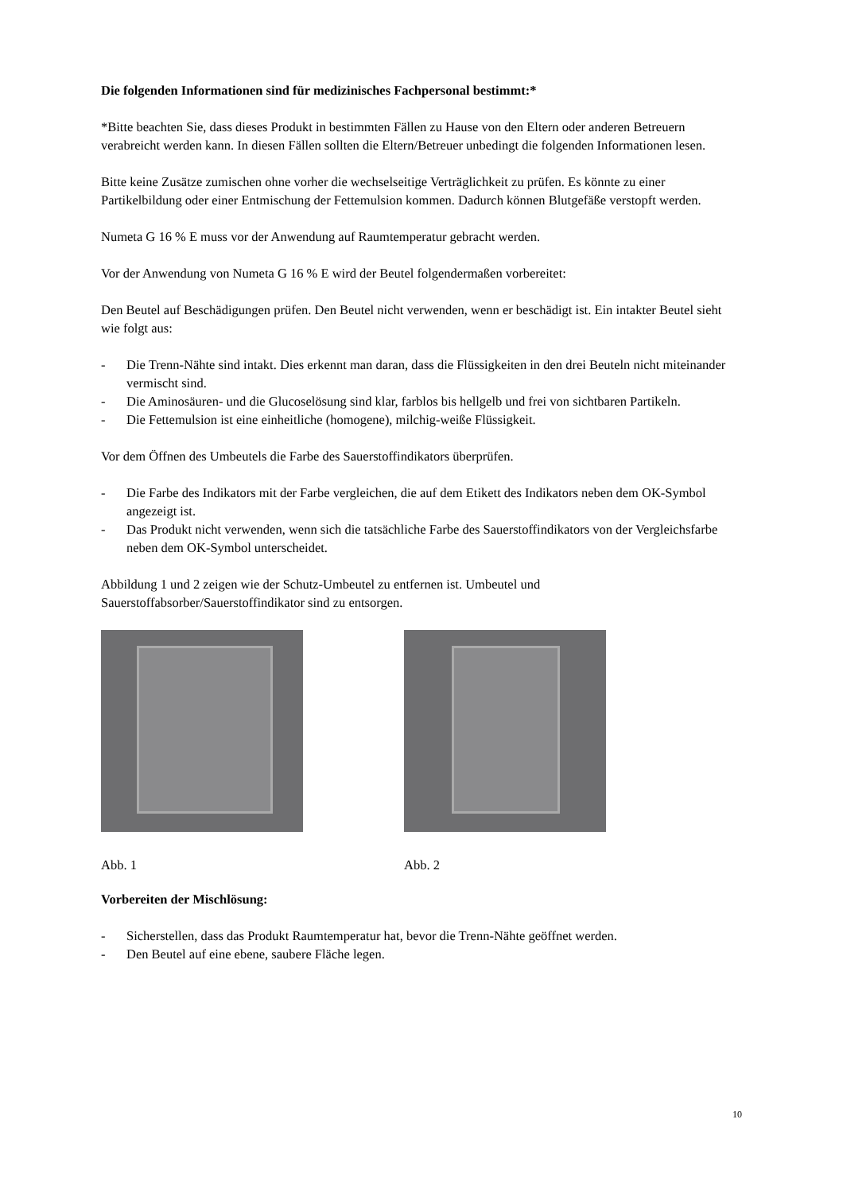Die folgenden Informationen sind für medizinisches Fachpersonal bestimmt:*
*Bitte beachten Sie, dass dieses Produkt in bestimmten Fällen zu Hause von den Eltern oder anderen Betreuern verabreicht werden kann. In diesen Fällen sollten die Eltern/Betreuer unbedingt die folgenden Informationen lesen.
Bitte keine Zusätze zumischen ohne vorher die wechselseitige Verträglichkeit zu prüfen. Es könnte zu einer Partikelbildung oder einer Entmischung der Fettemulsion kommen. Dadurch können Blutgefäße verstopft werden.
Numeta G 16 % E muss vor der Anwendung auf Raumtemperatur gebracht werden.
Vor der Anwendung von Numeta G 16 % E wird der Beutel folgendermaßen vorbereitet:
Den Beutel auf Beschädigungen prüfen. Den Beutel nicht verwenden, wenn er beschädigt ist. Ein intakter Beutel sieht wie folgt aus:
- Die Trenn-Nähte sind intakt. Dies erkennt man daran, dass die Flüssigkeiten in den drei Beuteln nicht miteinander vermischt sind.
- Die Aminosäuren- und die Glucoselösung sind klar, farblos bis hellgelb und frei von sichtbaren Partikeln.
- Die Fettemulsion ist eine einheitliche (homogene), milchig-weiße Flüssigkeit.
Vor dem Öffnen des Umbeutels die Farbe des Sauerstoffindikators überprüfen.
- Die Farbe des Indikators mit der Farbe vergleichen, die auf dem Etikett des Indikators neben dem OK-Symbol angezeigt ist.
- Das Produkt nicht verwenden, wenn sich die tatsächliche Farbe des Sauerstoffindikators von der Vergleichsfarbe neben dem OK-Symbol unterscheidet.
Abbildung 1 und 2 zeigen wie der Schutz-Umbeutel zu entfernen ist. Umbeutel und Sauerstoffabsorber/Sauerstoffindikator sind zu entsorgen.
Abb. 1 Abb. 2
Vorbereiten der Mischlösung:
- Sicherstellen, dass das Produkt Raumtemperatur hat, bevor die Trenn-Nähte geöffnet werden.
- Den Beutel auf eine ebene, saubere Fläche legen.
10